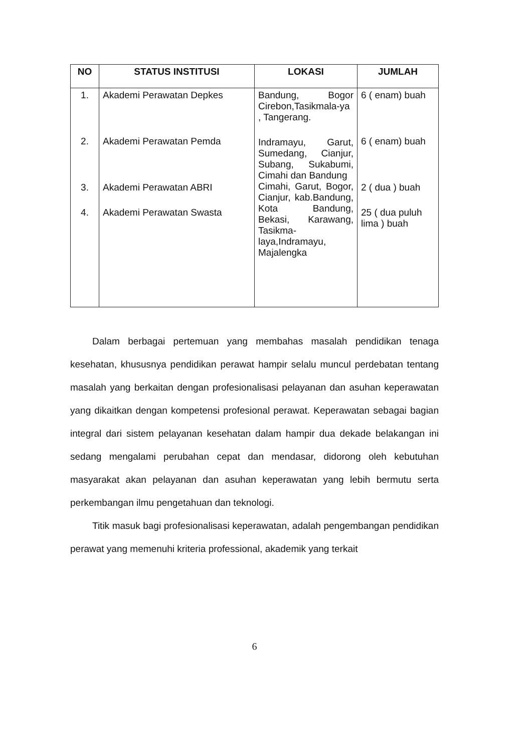| NO | STATUS INSTITUSI | LOKASI | JUMLAH |
| --- | --- | --- | --- |
| 1. 2. 3. 4. | Akademi Perawatan Depkes Akademi Perawatan Pemda Akademi Perawatan ABRI Akademi Perawatan Swasta | Bandung, Bogor Cirebon,Tasikmala-ya , Tangerang. Indramayu, Garut, Sumedang, Cianjur, Subang, Sukabumi, Cimahi dan Bandung Cimahi, Garut, Bogor, Cianjur, kab.Bandung, Kota Bandung, Bekasi, Karawang, Tasikma-laya,Indramayu, Majalengka | 6 ( enam) buah 6 ( enam) buah 2 ( dua ) buah 25 ( dua puluh lima ) buah |
Dalam berbagai pertemuan yang membahas masalah pendidikan tenaga kesehatan, khususnya pendidikan perawat hampir selalu muncul perdebatan tentang masalah yang berkaitan dengan profesionalisasi pelayanan dan asuhan keperawatan yang dikaitkan dengan kompetensi profesional perawat. Keperawatan sebagai bagian integral dari sistem pelayanan kesehatan dalam hampir dua dekade belakangan ini sedang mengalami perubahan cepat dan mendasar, didorong oleh kebutuhan masyarakat akan pelayanan dan asuhan keperawatan yang lebih bermutu serta perkembangan ilmu pengetahuan dan teknologi.
Titik masuk bagi profesionalisasi keperawatan, adalah pengembangan pendidikan perawat yang memenuhi kriteria professional, akademik yang terkait
6